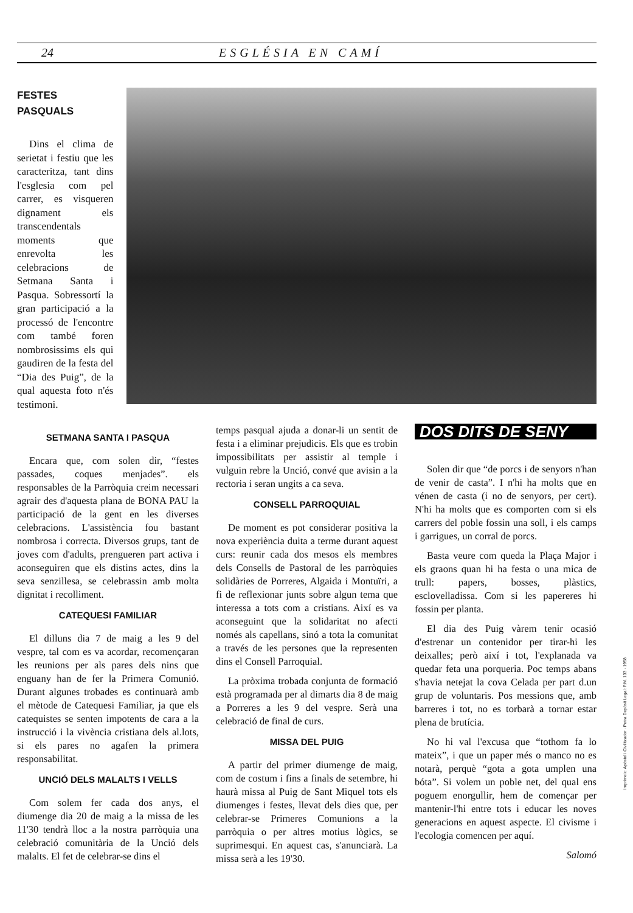24 ESGLÉSIA EN CAMÍ
FESTES
PASQUALS
Dins el clima de serietat i festiu que les caracteritza, tant dins l'esglesia com pel carrer, es visqueren dignament els transcendentals moments que enrevolta les celebracions de Setmana Santa i Pasqua. Sobressortí la gran participació a la processó de l'encontre com també foren nombrosissims els qui gaudiren de la festa del “Dia des Puig”, de la qual aquesta foto n'és testimoni.
SETMANA SANTA I PASQUA
Encara que, com solen dir, “festes passades, coques menjades”. els responsables de la Parròquia creim necessari agrair des d'aquesta plana de BONA PAU la participació de la gent en les diverses celebracions. L'assistència fou bastant nombrosa i correcta. Diversos grups, tant de joves com d'adults, prengueren part activa i aconseguiren que els distins actes, dins la seva senzillesa, se celebrassin amb molta dignitat i recolliment.
CATEQUESI FAMILIAR
El dilluns dia 7 de maig a les 9 del vespre, tal com es va acordar, recomençaran les reunions per als pares dels nins que enguany han de fer la Primera Comunió. Durant algunes trobades es continuarà amb el mètode de Catequesi Familiar, ja que els catequistes se senten impotents de cara a la instrucció i la vivència cristiana dels al.lots, si els pares no agafen la primera responsabilitat.
UNCIÓ DELS MALALTS I VELLS
Com solem fer cada dos anys, el diumenge dia 20 de maig a la missa de les 11'30 tendrà lloc a la nostra parròquia una celebració comunitària de la Unció dels malalts. El fet de celebrar-se dins el
temps pasqual ajuda a donar-li un sentit de festa i a eliminar prejudicis. Els que es trobin impossibilitats per assistir al temple i vulguin rebre la Unció, convé que avisin a la rectoria i seran ungits a ca seva.
CONSELL PARROQUIAL
De moment es pot considerar positiva la nova experiència duita a terme durant aquest curs: reunir cada dos mesos els membres dels Consells de Pastoral de les parròquies solidàries de Porreres, Algaida i Montuïri, a fi de reflexionar junts sobre algun tema que interessa a tots com a cristians. Així es va aconseguint que la solidaritat no afecti només als capellans, sinó a tota la comunitat a través de les persones que la representen dins el Consell Parroquial.
La pròxima trobada conjunta de formació està programada per al dimarts dia 8 de maig a Porreres a les 9 del vespre. Serà una celebració de final de curs.
MISSA DEL PUIG
A partir del primer diumenge de maig, com de costum i fins a finals de setembre, hi haurà missa al Puig de Sant Miquel tots els diumenges i festes, llevat dels dies que, per celebrar-se Primeres Comunions a la parròquia o per altres motius lògics, se suprimesqui. En aquest cas, s'anunciarà. La missa serà a les 19'30.
DOS DITS DE SENY
Solen dir que “de porcs i de senyors n'han de venir de casta”. I n'hi ha molts que en vénen de casta (i no de senyors, per cert). N'hi ha molts que es comporten com si els carrers del poble fossin una soll, i els camps i garrigues, un corral de porcs.
Basta veure com queda la Plaça Major i els graons quan hi ha festa o una mica de trull: papers, bosses, plàstics, esclovelladissa. Com si les papereres hi fossin per planta.
El dia des Puig vàrem tenir ocasió d'estrenar un contenidor per tirar-hi les deixalles; però així i tot, l'explanada va quedar feta una porqueria. Poc temps abans s'havia netejat la cova Celada per part d.un grup de voluntaris. Pos messions que, amb barreres i tot, no es torbarà a tornar estar plena de brutícia.
No hi val l'excusa que “tothom fa lo mateix”, i que un paper més o manco no es notarà, perquè “gota a gota umplen una bóta”. Si volem un poble net, del qual ens poguem enorgullir, hem de començar per mantenir-l'hi entre tots i educar les noves generacions en aquest aspecte. El civisme i l'ecologia comencen per aquí.
Salomó
Imprimeix: Apòstol i Civilitzador · Petra Depòsit Legal: P.M. 133 · 1958